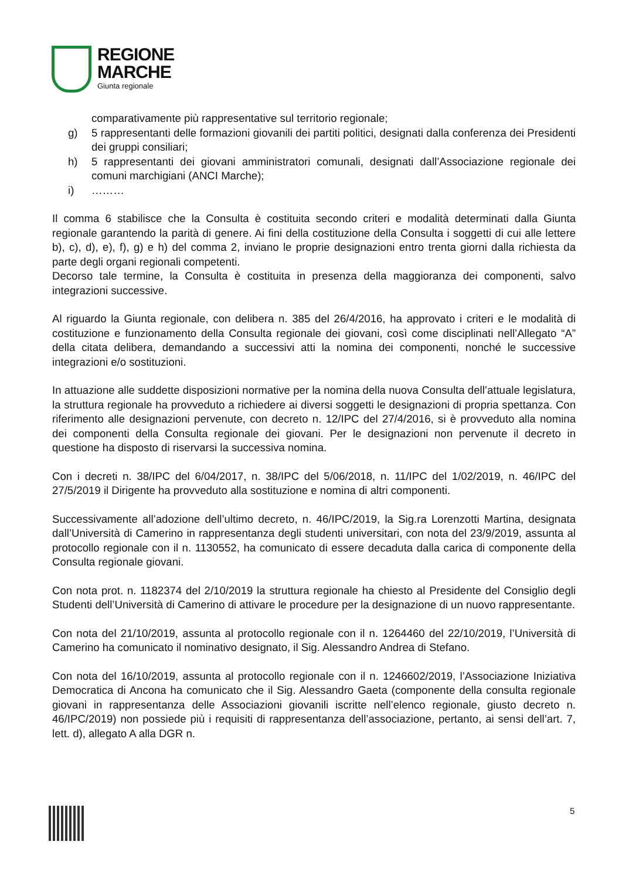REGIONE
MARCHE
Giunta regionale
comparativamente più rappresentative sul territorio regionale;
g) 5 rappresentanti delle formazioni giovanili dei partiti politici, designati dalla conferenza dei Presidenti dei gruppi consiliari;
h) 5 rappresentanti dei giovani amministratori comunali, designati dall’Associazione regionale dei comuni marchigiani (ANCI Marche);
i) ………
Il comma 6 stabilisce che la Consulta è costituita secondo criteri e modalità determinati dalla Giunta regionale garantendo la parità di genere. Ai fini della costituzione della Consulta i soggetti di cui alle lettere b), c), d), e), f), g) e h) del comma 2, inviano le proprie designazioni entro trenta giorni dalla richiesta da parte degli organi regionali competenti.
Decorso tale termine, la Consulta è costituita in presenza della maggioranza dei componenti, salvo integrazioni successive.
Al riguardo la Giunta regionale, con delibera n. 385 del 26/4/2016, ha approvato i criteri e le modalità di costituzione e funzionamento della Consulta regionale dei giovani, così come disciplinati nell’Allegato “A” della citata delibera, demandando a successivi atti la nomina dei componenti, nonché le successive integrazioni e/o sostituzioni.
In attuazione alle suddette disposizioni normative per la nomina della nuova Consulta dell’attuale legislatura, la struttura regionale ha provveduto a richiedere ai diversi soggetti le designazioni di propria spettanza. Con riferimento alle designazioni pervenute, con decreto n. 12/IPC del 27/4/2016, si è provveduto alla nomina dei componenti della Consulta regionale dei giovani. Per le designazioni non pervenute il decreto in questione ha disposto di riservarsi la successiva nomina.
Con i decreti n. 38/IPC del 6/04/2017, n. 38/IPC del 5/06/2018, n. 11/IPC del 1/02/2019, n. 46/IPC del 27/5/2019 il Dirigente ha provveduto alla sostituzione e nomina di altri componenti.
Successivamente all’adozione dell’ultimo decreto, n. 46/IPC/2019, la Sig.ra Lorenzotti Martina, designata dall’Università di Camerino in rappresentanza degli studenti universitari, con nota del 23/9/2019, assunta al protocollo regionale con il n. 1130552, ha comunicato di essere decaduta dalla carica di componente della Consulta regionale giovani.
Con nota prot. n. 1182374 del 2/10/2019 la struttura regionale ha chiesto al Presidente del Consiglio degli Studenti dell’Università di Camerino di attivare le procedure per la designazione di un nuovo rappresentante.
Con nota del 21/10/2019, assunta al protocollo regionale con il n. 1264460 del 22/10/2019, l’Università di Camerino ha comunicato il nominativo designato, il Sig. Alessandro Andrea di Stefano.
Con nota del 16/10/2019, assunta al protocollo regionale con il n. 1246602/2019, l’Associazione Iniziativa Democratica di Ancona ha comunicato che il Sig. Alessandro Gaeta (componente della consulta regionale giovani in rappresentanza delle Associazioni giovanili iscritte nell’elenco regionale, giusto decreto n. 46/IPC/2019) non possiede più i requisiti di rappresentanza dell’associazione, pertanto, ai sensi dell’art. 7, lett. d), allegato A alla DGR n.
5